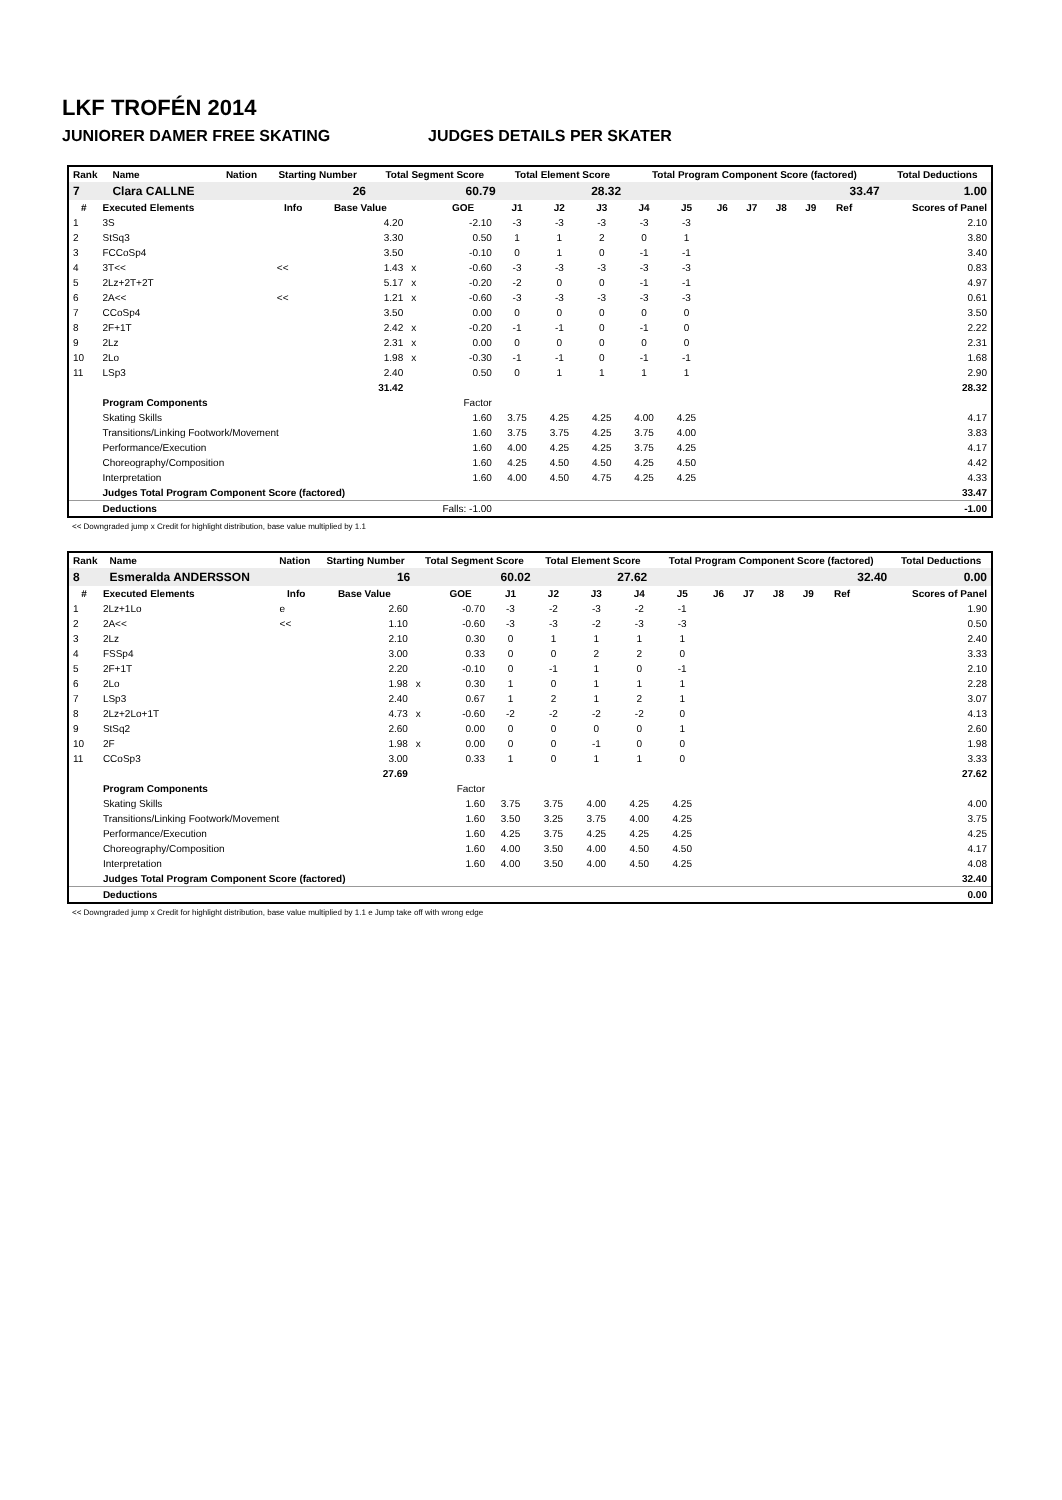LKF TROFÉN 2014
JUNIORER DAMER FREE SKATING JUDGES DETAILS PER SKATER
| Rank | Name | Nation | Starting Number | Total Segment Score | Total Element Score | Total Program Component Score (factored) | Total Deductions |
| --- | --- | --- | --- | --- | --- | --- | --- |
| 7 | Clara CALLNE | | 26 | 60.79 | 28.32 | 33.47 | 1.00 |
| # | Executed Elements | Info | Base Value | | GOE | J1 | J2 | J3 | J4 | J5 | J6 | J7 | J8 | J9 | Ref | Scores of Panel |
| --- | --- | --- | --- | --- | --- | --- | --- | --- | --- | --- | --- | --- | --- | --- | --- | --- |
| 1 | 3S | | 4.20 | | -2.10 | -3 | -3 | -3 | -3 | -3 | | | | | | 2.10 |
| 2 | StSq3 | | 3.30 | | 0.50 | 1 | 1 | 2 | 0 | 1 | | | | | | 3.80 |
| 3 | FCCoSp4 | | 3.50 | | -0.10 | 0 | 1 | 0 | -1 | -1 | | | | | | 3.40 |
| 4 | 3T<< | << | 1.43 | x | -0.60 | -3 | -3 | -3 | -3 | -3 | | | | | | 0.83 |
| 5 | 2Lz+2T+2T | | 5.17 | x | -0.20 | -2 | 0 | 0 | -1 | -1 | | | | | | 4.97 |
| 6 | 2A<< | << | 1.21 | x | -0.60 | -3 | -3 | -3 | -3 | -3 | | | | | | 0.61 |
| 7 | CCoSp4 | | 3.50 | | 0.00 | 0 | 0 | 0 | 0 | 0 | | | | | | 3.50 |
| 8 | 2F+1T | | 2.42 | x | -0.20 | -1 | -1 | 0 | -1 | 0 | | | | | | 2.22 |
| 9 | 2Lz | | 2.31 | x | 0.00 | 0 | 0 | 0 | 0 | 0 | | | | | | 2.31 |
| 10 | 2Lo | | 1.98 | x | -0.30 | -1 | -1 | 0 | -1 | -1 | | | | | | 1.68 |
| 11 | LSp3 | | 2.40 | | 0.50 | 0 | 1 | 1 | 1 | 1 | | | | | | 2.90 |
| | | | 31.42 | | | | | | | | | | | | | 28.32 |
| | Program Components | | | | Factor | | | | | | | | | | | |
| | Skating Skills | | | | 1.60 | 3.75 | 4.25 | 4.25 | 4.00 | 4.25 | | | | | | 4.17 |
| | Transitions/Linking Footwork/Movement | | | | 1.60 | 3.75 | 3.75 | 4.25 | 3.75 | 4.00 | | | | | | 3.83 |
| | Performance/Execution | | | | 1.60 | 4.00 | 4.25 | 4.25 | 3.75 | 4.25 | | | | | | 4.17 |
| | Choreography/Composition | | | | 1.60 | 4.25 | 4.50 | 4.50 | 4.25 | 4.50 | | | | | | 4.42 |
| | Interpretation | | | | 1.60 | 4.00 | 4.50 | 4.75 | 4.25 | 4.25 | | | | | | 4.33 |
| | Judges Total Program Component Score (factored) | | | | | | | | | | | | | | | 33.47 |
| | Deductions | | | Falls: -1.00 | | | | | | | | | | | | -1.00 |
<< Downgraded jump x Credit for highlight distribution, base value multiplied by 1.1
| Rank | Name | Nation | Starting Number | Total Segment Score | Total Element Score | Total Program Component Score (factored) | Total Deductions |
| --- | --- | --- | --- | --- | --- | --- | --- |
| 8 | Esmeralda ANDERSSON | | 16 | 60.02 | 27.62 | 32.40 | 0.00 |
| # | Executed Elements | Info | Base Value | | GOE | J1 | J2 | J3 | J4 | J5 | J6 | J7 | J8 | J9 | Ref | Scores of Panel |
| --- | --- | --- | --- | --- | --- | --- | --- | --- | --- | --- | --- | --- | --- | --- | --- | --- |
| 1 | 2Lz+1Lo | e | 2.60 | | -0.70 | -3 | -2 | -3 | -2 | -1 | | | | | | 1.90 |
| 2 | 2A<< | << | 1.10 | | -0.60 | -3 | -3 | -2 | -3 | -3 | | | | | | 0.50 |
| 3 | 2Lz | | 2.10 | | 0.30 | 0 | 1 | 1 | 1 | 1 | | | | | | 2.40 |
| 4 | FSSp4 | | 3.00 | | 0.33 | 0 | 0 | 2 | 2 | 0 | | | | | | 3.33 |
| 5 | 2F+1T | | 2.20 | | -0.10 | 0 | -1 | 1 | 0 | -1 | | | | | | 2.10 |
| 6 | 2Lo | | 1.98 | x | 0.30 | 1 | 0 | 1 | 1 | 1 | | | | | | 2.28 |
| 7 | LSp3 | | 2.40 | | 0.67 | 1 | 2 | 1 | 2 | 1 | | | | | | 3.07 |
| 8 | 2Lz+2Lo+1T | | 4.73 | x | -0.60 | -2 | -2 | -2 | -2 | 0 | | | | | | 4.13 |
| 9 | StSq2 | | 2.60 | | 0.00 | 0 | 0 | 0 | 0 | 1 | | | | | | 2.60 |
| 10 | 2F | | 1.98 | x | 0.00 | 0 | 0 | -1 | 0 | 0 | | | | | | 1.98 |
| 11 | CCoSp3 | | 3.00 | | 0.33 | 1 | 0 | 1 | 1 | 0 | | | | | | 3.33 |
| | | | 27.69 | | | | | | | | | | | | | 27.62 |
| | Program Components | | | | Factor | | | | | | | | | | | |
| | Skating Skills | | | | 1.60 | 3.75 | 3.75 | 4.00 | 4.25 | 4.25 | | | | | | 4.00 |
| | Transitions/Linking Footwork/Movement | | | | 1.60 | 3.50 | 3.25 | 3.75 | 4.00 | 4.25 | | | | | | 3.75 |
| | Performance/Execution | | | | 1.60 | 4.25 | 3.75 | 4.25 | 4.25 | 4.25 | | | | | | 4.25 |
| | Choreography/Composition | | | | 1.60 | 4.00 | 3.50 | 4.00 | 4.50 | 4.50 | | | | | | 4.17 |
| | Interpretation | | | | 1.60 | 4.00 | 3.50 | 4.00 | 4.50 | 4.25 | | | | | | 4.08 |
| | Judges Total Program Component Score (factored) | | | | | | | | | | | | | | | 32.40 |
| | Deductions | | | | | | | | | | | | | | | 0.00 |
<< Downgraded jump x Credit for highlight distribution, base value multiplied by 1.1 e Jump take off with wrong edge